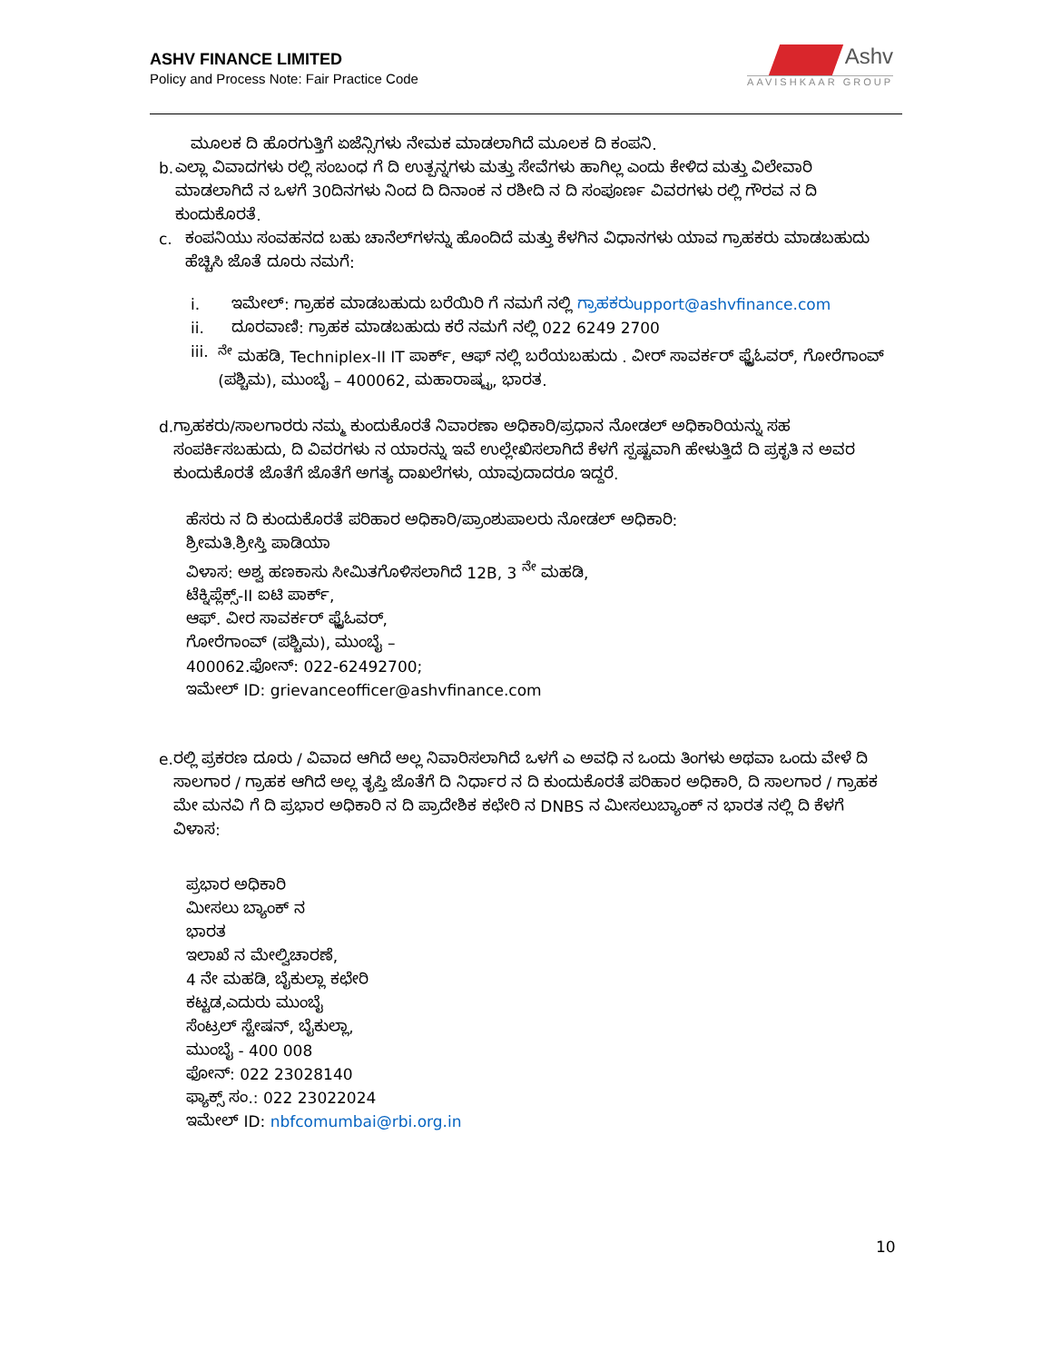ASHV FINANCE LIMITED
Policy and Process Note: Fair Practice Code
Ashv
AAVISHKAAR GROUP
ಮೂಲಕ ದಿ ಹೊರಗುತ್ತಿಗೆ ಏಜೆನ್ಸಿಗಳು ನೇಮಕ ಮಾಡಲಾಗಿದೆ ಮೂಲಕ ದಿ ಕಂಪನಿ.
b. ಎಲ್ಲಾ ವಿವಾದಗಳು ರಲ್ಲಿ ಸಂಬಂಧ ಗೆ ದಿ ಉತ್ಪನ್ನಗಳು ಮತ್ತು ಸೇವೆಗಳು ಹಾಗಿಲ್ಲ ಎಂದು ಕೇಳಿದ ಮತ್ತು ವಿಲೇವಾರಿ ಮಾಡಲಾಗಿದೆ ನ ಒಳಗೆ 30ದಿನಗಳು ನಿಂದ ದಿ ದಿನಾಂಕ ನ ರಶೀದಿ ನ ದಿ ಸಂಪೂರ್ಣ ವಿವರಗಳು ರಲ್ಲಿ ಗೌರವ ನ ದಿ ಕುಂದುಕೊರತೆ.
c. ಕಂಪನಿಯು ಸಂವಹನದ ಬಹು ಚಾನೆಲ್‌ಗಳನ್ನು ಹೊಂದಿದೆ ಮತ್ತು ಕೆಳಗಿನ ವಿಧಾನಗಳು ಯಾವ ಗ್ರಾಹಕರು ಮಾಡಬಹುದು ಹೆಚ್ಚಿಸಿ ಜೊತೆ ದೂರು ನಮಗೆ:
i. ಇಮೇಲ್: ಗ್ರಾಹಕ ಮಾಡಬಹುದು ಬರೆಯಿರಿ ಗೆ ನಮಗೆ ನಲ್ಲಿ ಗ್ರಾಹಕರುupport@ashvfinance.com
ii. ದೂರವಾಣಿ: ಗ್ರಾಹಕ ಮಾಡಬಹುದು ಕರೆ ನಮಗೆ ನಲ್ಲಿ 022 6249 2700
iii. <sup>ನೇ</sup> ಮಹಡಿ, Techniplex-II IT ಪಾರ್ಕ್, ಆಫ್ ನಲ್ಲಿ ಬರೆಯಬಹುದು . ವೀರ್ ಸಾವರ್ಕರ್ ಫ್ಲೈಓವರ್, ಗೋರೆಗಾಂವ್ (ಪಶ್ಚಿಮ), ಮುಂಬೈ – 400062, ಮಹಾರಾಷ್ಟ್ರ, ಭಾರತ.
d. ಗ್ರಾಹಕರು/ಸಾಲಗಾರರು ನಮ್ಮ ಕುಂದುಕೊರತೆ ನಿವಾರಣಾ ಅಧಿಕಾರಿ/ಪ್ರಧಾನ ನೋಡಲ್ ಅಧಿಕಾರಿಯನ್ನು ಸಹ ಸಂಪರ್ಕಿಸಬಹುದು, ದಿ ವಿವರಗಳು ನ ಯಾರನ್ನು ಇವೆ ಉಲ್ಲೇಖಿಸಲಾಗಿದೆ ಕೆಳಗೆ ಸ್ಪಷ್ಟವಾಗಿ ಹೇಳುತ್ತಿದೆ ದಿ ಪ್ರಕೃತಿ ನ ಅವರ ಕುಂದುಕೊರತೆ ಜೊತೆಗೆ ಜೊತೆಗೆ ಅಗತ್ಯ ದಾಖಲೆಗಳು, ಯಾವುದಾದರೂ ಇದ್ದರೆ.
ಹೆಸರು ನ ದಿ ಕುಂದುಕೊರತೆ ಪರಿಹಾರ ಅಧಿಕಾರಿ/ಪ್ರಾಂಶುಪಾಲರು ನೋಡಲ್ ಅಧಿಕಾರಿ:
ಶ್ರೀಮತಿ.ಶ್ರೀಸ್ತಿ ಪಾಡಿಯಾ
ವಿಳಾಸ: ಅಶ್ವ ಹಣಕಾಸು ಸೀಮಿತಗೊಳಿಸಲಾಗಿದೆ 12B, 3 <sup>ನೇ</sup> ಮಹಡಿ,
ಟೆಕ್ನಿಪ್ಲೆಕ್ಸ್-II ಐಟಿ ಪಾರ್ಕ್,
ಆಫ್. ವೀರ ಸಾವರ್ಕರ್ ಫ್ಲೈಓವರ್,
ಗೋರೆಗಾಂವ್ (ಪಶ್ಚಿಮ), ಮುಂಬೈ –
400062.ಫೋನ್: 022-62492700;
ಇಮೇಲ್ ID: grievanceofficer@ashvfinance.com
e. ರಲ್ಲಿ ಪ್ರಕರಣ ದೂರು / ವಿವಾದ ಆಗಿದೆ ಅಲ್ಲ ನಿವಾರಿಸಲಾಗಿದೆ ಒಳಗೆ ಎ ಅವಧಿ ನ ಒಂದು ತಿಂಗಳು ಅಥವಾ ಒಂದು ವೇಳೆ ದಿ ಸಾಲಗಾರ / ಗ್ರಾಹಕ ಆಗಿದೆ ಅಲ್ಲ ತೃಪ್ತಿ ಜೊತೆಗೆ ದಿ ನಿರ್ಧಾರ ನ ದಿ ಕುಂದುಕೊರತೆ ಪರಿಹಾರ ಅಧಿಕಾರಿ, ದಿ ಸಾಲಗಾರ / ಗ್ರಾಹಕ ಮೇ ಮನವಿ ಗೆ ದಿ ಪ್ರಭಾರ ಅಧಿಕಾರಿ ನ ದಿ ಪ್ರಾದೇಶಿಕ ಕಛೇರಿ ನ DNBS ನ ಮೀಸಲುಬ್ಯಾಂಕ್ ನ ಭಾರತ ನಲ್ಲಿ ದಿ ಕೆಳಗೆ ವಿಳಾಸ:
ಪ್ರಭಾರ ಅಧಿಕಾರಿ
ಮೀಸಲು ಬ್ಯಾಂಕ್ ನ
ಭಾರತ
ಇಲಾಖೆ ನ ಮೇಲ್ವಿಚಾರಣೆ,
4 ನೇ ಮಹಡಿ, ಬೈಕುಲ್ಲಾ ಕಛೇರಿ
ಕಟ್ಟಡ,ಎದುರು ಮುಂಬೈ
ಸೆಂಟ್ರಲ್ ಸ್ಟೇಷನ್, ಬೈಕುಲ್ಲಾ,
ಮುಂಬೈ - 400 008
ಫೋನ್: 022 23028140
ಫ್ಯಾಕ್ಸ್ ಸಂ.: 022 23022024
ಇಮೇಲ್ ID: nbfcomumbai@rbi.org.in
10